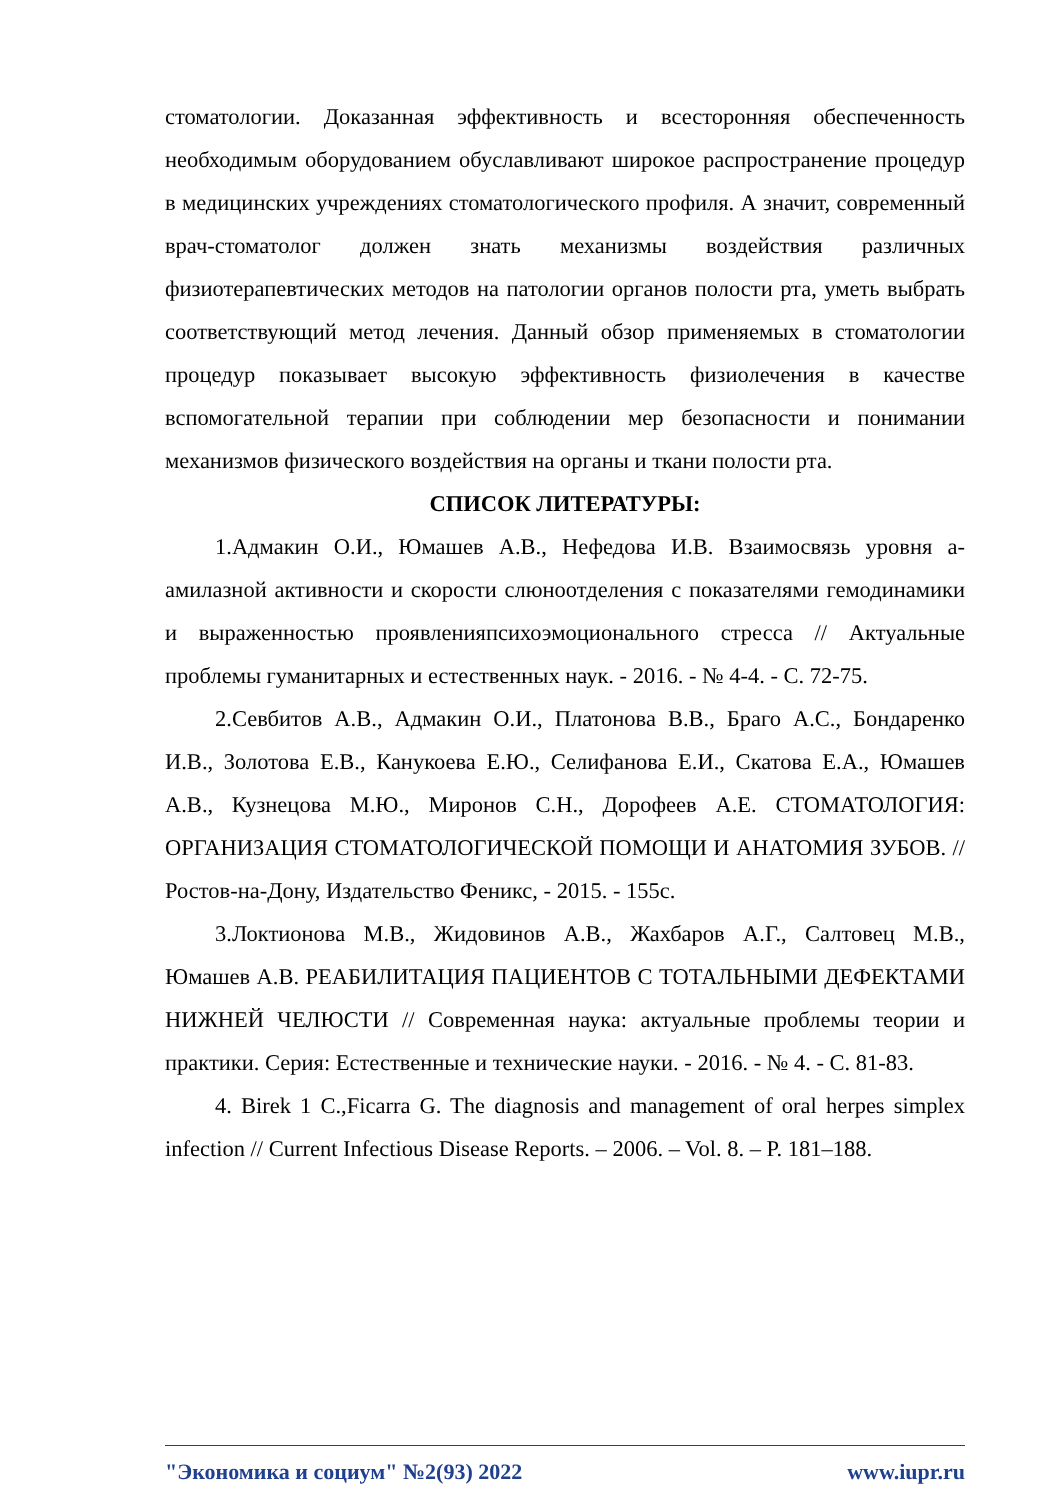стоматологии. Доказанная эффективность и всесторонняя обеспеченность необходимым оборудованием обуславливают широкое распространение процедур в медицинских учреждениях стоматологического профиля. А значит, современный врач-стоматолог должен знать механизмы воздействия различных физиотерапевтических методов на патологии органов полости рта, уметь выбрать соответствующий метод лечения. Данный обзор применяемых в стоматологии процедур показывает высокую эффективность физиолечения в качестве вспомогательной терапии при соблюдении мер безопасности и понимании механизмов физического воздействия на органы и ткани полости рта.
СПИСОК ЛИТЕРАТУРЫ:
1.Адмакин О.И., Юмашев А.В., Нефедова И.В. Взаимосвязь уровня а-амилазной активности и скорости слюноотделения с показателями гемодинамики и выраженностью проявленияпсихоэмоционального стресса // Актуальные проблемы гуманитарных и естественных наук. - 2016. - № 4-4. - С. 72-75.
2.Севбитов А.В., Адмакин О.И., Платонова В.В., Браго А.С., Бондаренко И.В., Золотова Е.В., Канукоева Е.Ю., Селифанова Е.И., Скатова Е.А., Юмашев А.В., Кузнецова М.Ю., Миронов С.Н., Дорофеев А.Е. СТОМАТОЛОГИЯ: ОРГАНИЗАЦИЯ СТОМАТОЛОГИЧЕСКОЙ ПОМОЩИ И АНАТОМИЯ ЗУБОВ. // Ростов-на-Дону, Издательство Феникс, - 2015. - 155с.
3.Локтионова М.В., Жидовинов А.В., Жахбаров А.Г., Салтовец М.В., Юмашев А.В. РЕАБИЛИТАЦИЯ ПАЦИЕНТОВ С ТОТАЛЬНЫМИ ДЕФЕКТАМИ НИЖНЕЙ ЧЕЛЮСТИ // Современная наука: актуальные проблемы теории и практики. Серия: Естественные и технические науки. - 2016. - № 4. - С. 81-83.
4. Birek 1 C.,Ficarra G. The diagnosis and management of oral herpes simplex infection // Current Infectious Disease Reports. – 2006. – Vol. 8. – P. 181–188.
"Экономика и социум" №2(93) 2022 www.iupr.ru